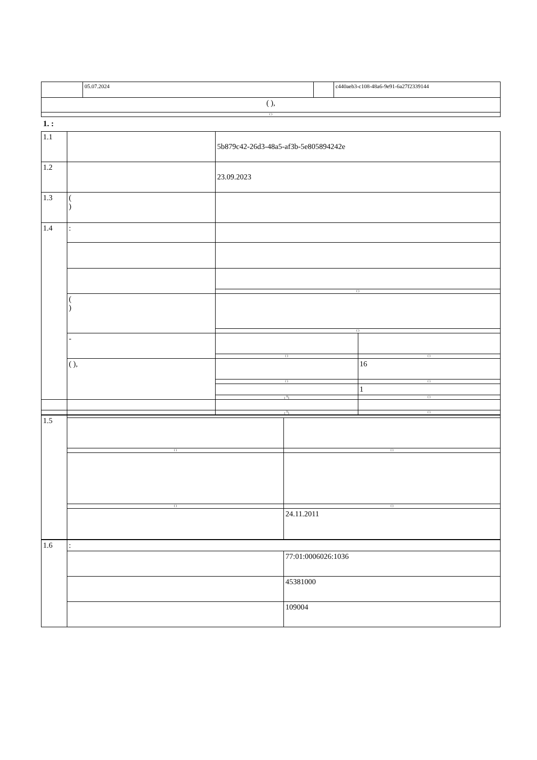| | 05.07.2024 | | c440aeb3-c108-48a6-9e91-6a27f2339144 |
| ( ), | | | |
| ( ) | | | |
1. :
| 1.1 | | 5b879c42-26d3-48a5-af3b-5e805894242e | |
| 1.2 | | 23.09.2023 | |
| 1.3 | ( ) | | |
| 1.4 | : | | |
| | | ( ) | |
| | ( ) | | |
| | | ( ) | |
| | - | | |
| | | ( ) | ( ) |
| | ( ), | | 16 |
| | | ( ) | ( ) |
| | | | 1 |
| | | ( <sup>1)</sup>) | ( ) |
| | | ( <sup>2)</sup>) | ( ) |
| 1.5 | | |
| | ( ) | ( ) |
| | ( ) | ( ) |
| | | 24.11.2011 |
| 1.6 | : | |
| | | 77:01:0006026:1036 |
| | | 45381000 |
| | | 109004 |